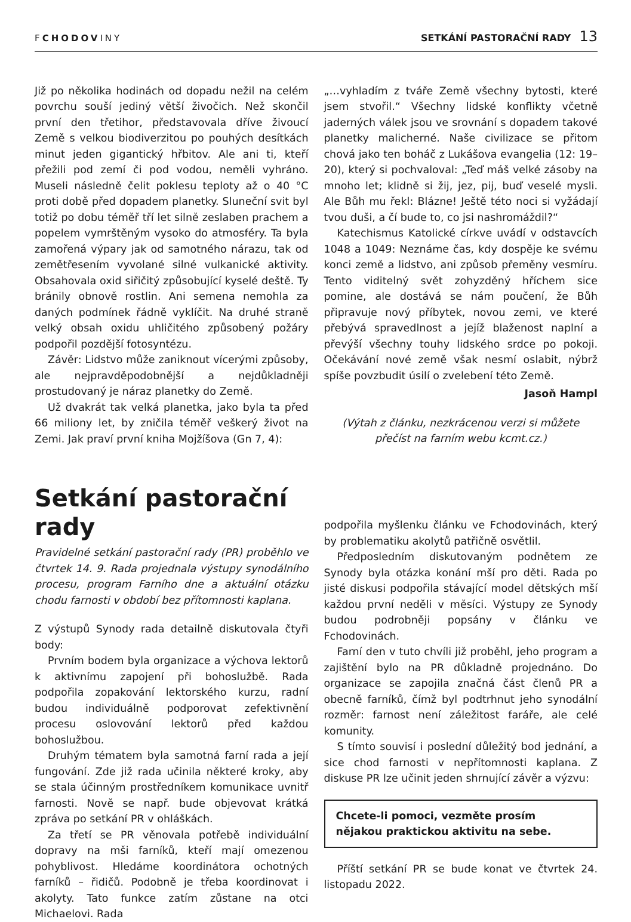FCHODOVINY
SETKÁNÍ PASTORAČNÍ RADY 13
Již po několika hodinách od dopadu nežil na celém povrchu souší jediný větší živočich. Než skončil první den třetihor, představovala dříve živoucí Země s velkou biodiverzitou po pouhých desítkách minut jeden gigantický hřbitov. Ale ani ti, kteří přežili pod zemí či pod vodou, neměli vyhráno. Museli následně čelit poklesu teploty až o 40 °C proti době před dopadem planetky. Sluneční svit byl totiž po dobu téměř tří let silně zeslaben prachem a popelem vymrštěným vysoko do atmosféry. Ta byla zamořená výpary jak od samotného nárazu, tak od zemětřesením vyvolané silné vulkanické aktivity. Obsahovala oxid siřičitý způsobující kyselé deště. Ty bránily obnově rostlin. Ani semena nemohla za daných podmínek řádně vyklíčit. Na druhé straně velký obsah oxidu uhličitého způsobený požáry podpořil pozdější fotosyntézu.
Závěr: Lidstvo může zaniknout vícerými způsoby, ale nejpravděpodobnější a nejdůkladněji prostudovaný je náraz planetky do Země.
Už dvakrát tak velká planetka, jako byla ta před 66 miliony let, by zničila téměř veškerý život na Zemi. Jak praví první kniha Mojžíšova (Gn 7, 4):
„…vyhladím z tváře Země všechny bytosti, které jsem stvořil.“ Všechny lidské konflikty včetně jaderných válek jsou ve srovnání s dopadem takové planetky malicherné. Naše civilizace se přitom chová jako ten boháč z Lukášova evangelia (12: 19–20), který si pochvaloval: „Teď máš velké zásoby na mnoho let; klidně si žij, jez, pij, buď veselé mysli. Ale Bůh mu řekl: Blázne! Ještě této noci si vyžádají tvou duši, a čí bude to, co jsi nashromáždil?“
Katechismus Katolické církve uvádí v odstavcích 1048 a 1049: Neznáme čas, kdy dospěje ke svému konci země a lidstvo, ani způsob přeměny vesmíru. Tento viditelný svět zohyzděný hříchem sice pomine, ale dostává se nám poučení, že Bůh připravuje nový příbytek, novou zemi, ve které přebývá spravedlnost a jejíž blaženost naplní a převýší všechny touhy lidského srdce po pokoji. Očekávání nové země však nesmí oslabit, nýbrž spíše povzbudit úsilí o zvelebení této Země.
Jasoň Hampl
(Výtah z článku, nezkrácenou verzi si můžete přečíst na farním webu kcmt.cz.)
Setkání pastorační rady
Pravidelné setkání pastorační rady (PR) proběhlo ve čtvrtek 14. 9. Rada projednala výstupy synodálního procesu, program Farního dne a aktuální otázku chodu farnosti v období bez přítomnosti kaplana.
Z výstupů Synody rada detailně diskutovala čtyři body:
Prvním bodem byla organizace a výchova lektorů k aktivnímu zapojení při bohoslužbě. Rada podpořila zopakování lektorského kurzu, radní budou individuálně podporovat zefektivnění procesu oslovování lektorů před každou bohoslužbou.
Druhým tématem byla samotná farní rada a její fungování. Zde již rada učinila některé kroky, aby se stala účinným prostředníkem komunikace uvnitř farnosti. Nově se např. bude objevovat krátká zpráva po setkání PR v ohláškách.
Za třetí se PR věnovala potřebě individuální dopravy na mši farníků, kteří mají omezenou pohyblivost. Hledáme koordinátora ochotných farníků – řidičů. Podobně je třeba koordinovat i akolyty. Tato funkce zatím zůstane na otci Michaelovi. Rada
podpořila myšlenku článku ve Fchodovinách, který by problematiku akolytů patřičně osvětlil.
Předposledním diskutovaným podnětem ze Synody byla otázka konání mší pro děti. Rada po jisté diskusi podpořila stávající model dětských mší každou první neděli v měsíci. Výstupy ze Synody budou podrobněji popsány v článku ve Fchodovinách.
Farní den v tuto chvíli již proběhl, jeho program a zajištění bylo na PR důkladně projednáno. Do organizace se zapojila značná část členů PR a obecně farníků, čímž byl podtrhnut jeho synodální rozměr: farnost není záležitost faráře, ale celé komunity.
S tímto souvisí i poslední důležitý bod jednání, a sice chod farnosti v nepřítomnosti kaplana. Z diskuse PR lze učinit jeden shrnující závěr a výzvu:
Chcete-li pomoci, vezměte prosím nějakou praktickou aktivitu na sebe.
Příští setkání PR se bude konat ve čtvrtek 24. listopadu 2022.